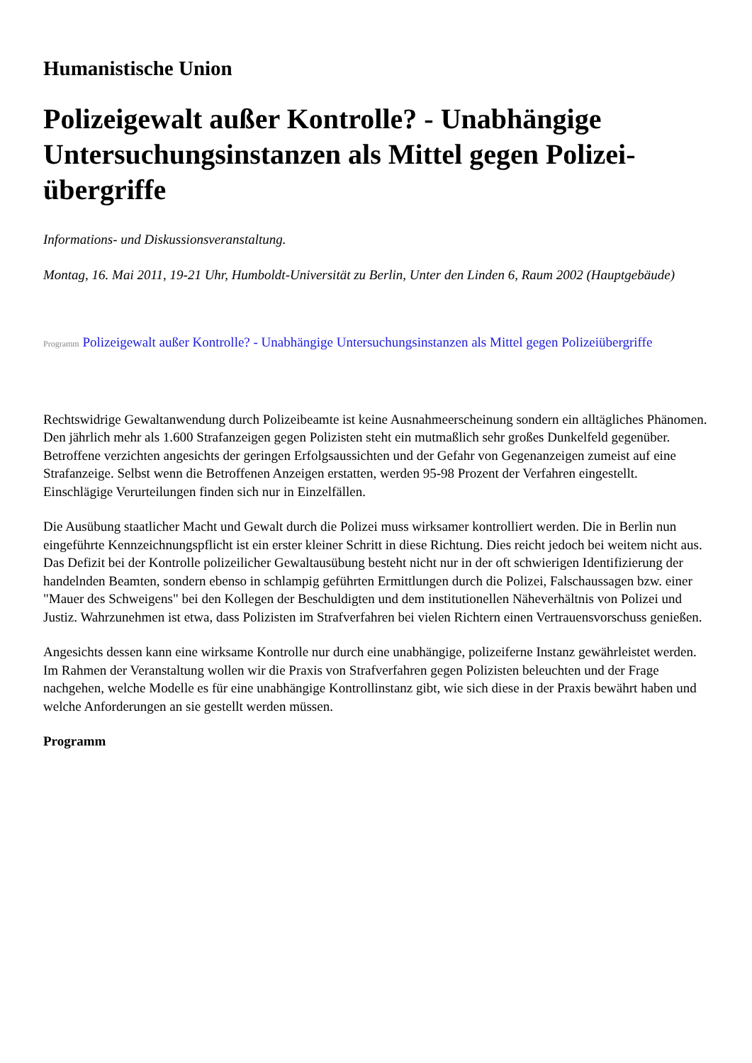Humanistische Union
Polizeigewalt außer Kontrolle? - Unabhängige Untersuchungsinstanzen als Mittel gegen Polizei-übergriffe
Informations- und Diskussionsveranstaltung.
Montag, 16. Mai 2011, 19-21 Uhr, Humboldt-Universität zu Berlin, Unter den Linden 6, Raum 2002 (Hauptgebäude)
Programm Polizeigewalt außer Kontrolle? - Unabhängige Untersuchungsinstanzen als Mittel gegen Polizeiübergriffe
Rechtswidrige Gewaltanwendung durch Polizeibeamte ist keine Ausnahmeerscheinung sondern ein alltägliches Phänomen. Den jährlich mehr als 1.600 Strafanzeigen gegen Polizisten steht ein mutmaßlich sehr großes Dunkelfeld gegenüber. Betroffene verzichten angesichts der geringen Erfolgsaussichten und der Gefahr von Gegenanzeigen zumeist auf eine Strafanzeige. Selbst wenn die Betroffenen Anzeigen erstatten, werden 95-98 Prozent der Verfahren eingestellt. Einschlägige Verurteilungen finden sich nur in Einzelfällen.
Die Ausübung staatlicher Macht und Gewalt durch die Polizei muss wirksamer kontrolliert werden. Die in Berlin nun eingeführte Kennzeichnungspflicht ist ein erster kleiner Schritt in diese Richtung. Dies reicht jedoch bei weitem nicht aus. Das Defizit bei der Kontrolle polizeilicher Gewaltausübung besteht nicht nur in der oft schwierigen Identifizierung der handelnden Beamten, sondern ebenso in schlampig geführten Ermittlungen durch die Polizei, Falschaussagen bzw. einer "Mauer des Schweigens" bei den Kollegen der Beschuldigten und dem institutionellen Näheverhältnis von Polizei und Justiz. Wahrzunehmen ist etwa, dass Polizisten im Strafverfahren bei vielen Richtern einen Vertrauensvorschuss genießen.
Angesichts dessen kann eine wirksame Kontrolle nur durch eine unabhängige, polizeiferne Instanz gewährleistet werden. Im Rahmen der Veranstaltung wollen wir die Praxis von Strafverfahren gegen Polizisten beleuchten und der Frage nachgehen, welche Modelle es für eine unabhängige Kontrollinstanz gibt, wie sich diese in der Praxis bewährt haben und welche Anforderungen an sie gestellt werden müssen.
Programm